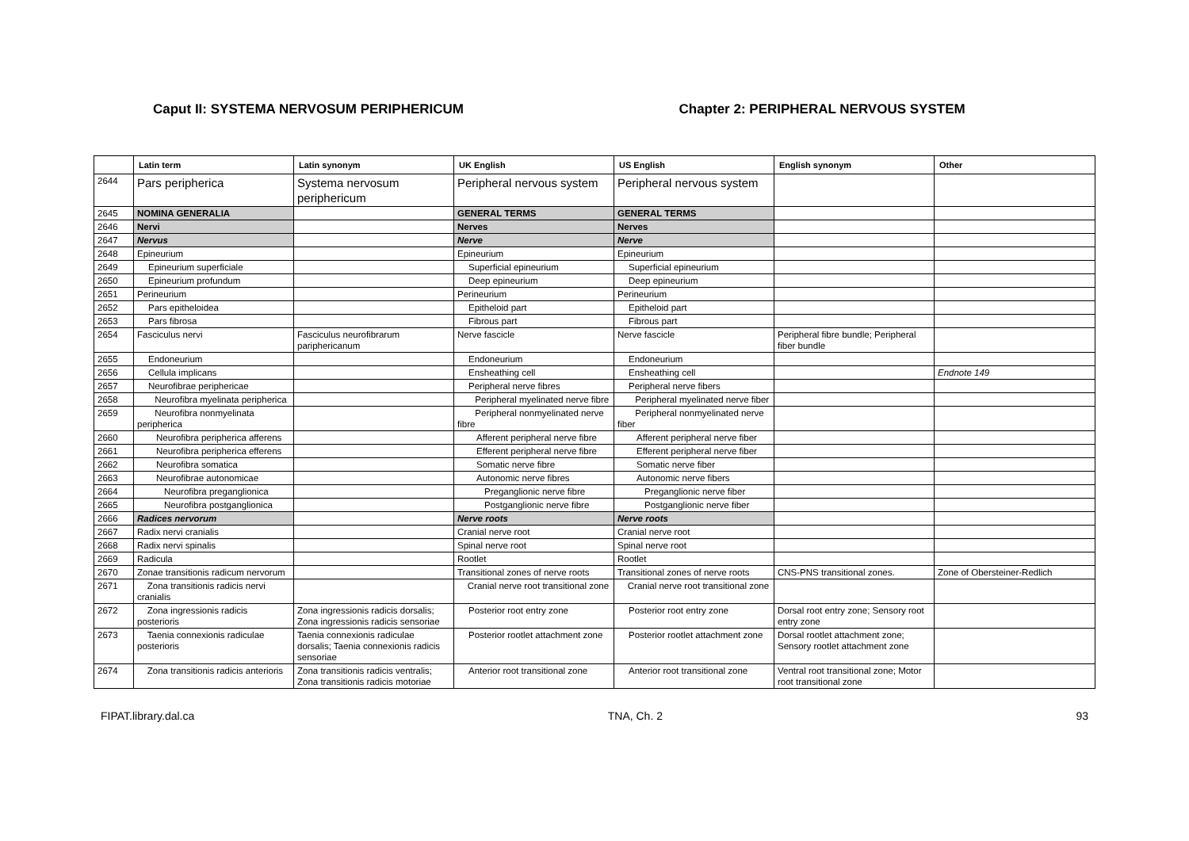Caput II: SYSTEMA NERVOSUM PERIPHERICUM
Chapter 2: PERIPHERAL NERVOUS SYSTEM
| | Latin term | Latin synonym | UK English | US English | English synonym | Other |
| --- | --- | --- | --- | --- | --- | --- |
| 2644 | Pars peripherica | Systema nervosum periphericum | Peripheral nervous system | Peripheral nervous system | | |
| 2645 | NOMINA GENERALIA | | GENERAL TERMS | GENERAL TERMS | | |
| 2646 | Nervi | | Nerves | Nerves | | |
| 2647 | Nervus | | Nerve | Nerve | | |
| 2648 | Epineurium | | Epineurium | Epineurium | | |
| 2649 | Epineurium superficiale | | Superficial epineurium | Superficial epineurium | | |
| 2650 | Epineurium profundum | | Deep epineurium | Deep epineurium | | |
| 2651 | Perineurium | | Perineurium | Perineurium | | |
| 2652 | Pars epitheloidea | | Epitheloid part | Epitheloid part | | |
| 2653 | Pars fibrosa | | Fibrous part | Fibrous part | | |
| 2654 | Fasciculus nervi | Fasciculus neurofibrarum pariphericanum | Nerve fascicle | Nerve fascicle | Peripheral fibre bundle; Peripheral fiber bundle | |
| 2655 | Endoneurium | | Endoneurium | Endoneurium | | |
| 2656 | Cellula implicans | | Ensheathing cell | Ensheathing cell | | Endnote 149 |
| 2657 | Neurofibrae periphericae | | Peripheral nerve fibres | Peripheral nerve fibers | | |
| 2658 | Neurofibra myelinata peripherica | | Peripheral myelinated nerve fibre | Peripheral myelinated nerve fiber | | |
| 2659 | Neurofibra nonmyelinata peripherica | | Peripheral nonmyelinated nerve fibre | Peripheral nonmyelinated nerve fiber | | |
| 2660 | Neurofibra peripherica afferens | | Afferent peripheral nerve fibre | Afferent peripheral nerve fiber | | |
| 2661 | Neurofibra peripherica efferens | | Efferent peripheral nerve fibre | Efferent peripheral nerve fiber | | |
| 2662 | Neurofibra somatica | | Somatic nerve fibre | Somatic nerve fiber | | |
| 2663 | Neurofibrae autonomicae | | Autonomic nerve fibres | Autonomic nerve fibers | | |
| 2664 | Neurofibra preganglionica | | Preganglionic nerve fibre | Preganglionic nerve fiber | | |
| 2665 | Neurofibra postganglionica | | Postganglionic nerve fibre | Postganglionic nerve fiber | | |
| 2666 | Radices nervorum | | Nerve roots | Nerve roots | | |
| 2667 | Radix nervi cranialis | | Cranial nerve root | Cranial nerve root | | |
| 2668 | Radix nervi spinalis | | Spinal nerve root | Spinal nerve root | | |
| 2669 | Radicula | | Rootlet | Rootlet | | |
| 2670 | Zonae transitionis radicum nervorum | | Transitional zones of nerve roots | Transitional zones of nerve roots | CNS-PNS transitional zones. | Zone of Obersteiner-Redlich |
| 2671 | Zona transitionis radicis nervi cranialis | | Cranial nerve root transitional zone | Cranial nerve root transitional zone | | |
| 2672 | Zona ingressionis radicis posterioris | Zona ingressionis radicis dorsalis; Zona ingressionis radicis sensoriae | Posterior root entry zone | Posterior root entry zone | Dorsal root entry zone; Sensory root entry zone | |
| 2673 | Taenia connexionis radiculae posterioris | Taenia connexionis radiculae dorsalis; Taenia connexionis radicis sensoriae | Posterior rootlet attachment zone | Posterior rootlet attachment zone | Dorsal rootlet attachment zone; Sensory rootlet attachment zone | |
| 2674 | Zona transitionis radicis anterioris | Zona transitionis radicis ventralis; Zona transitionis radicis motoriae | Anterior root transitional zone | Anterior root transitional zone | Ventral root transitional zone; Motor root transitional zone | |
FIPAT.library.dal.ca TNA, Ch. 2 93